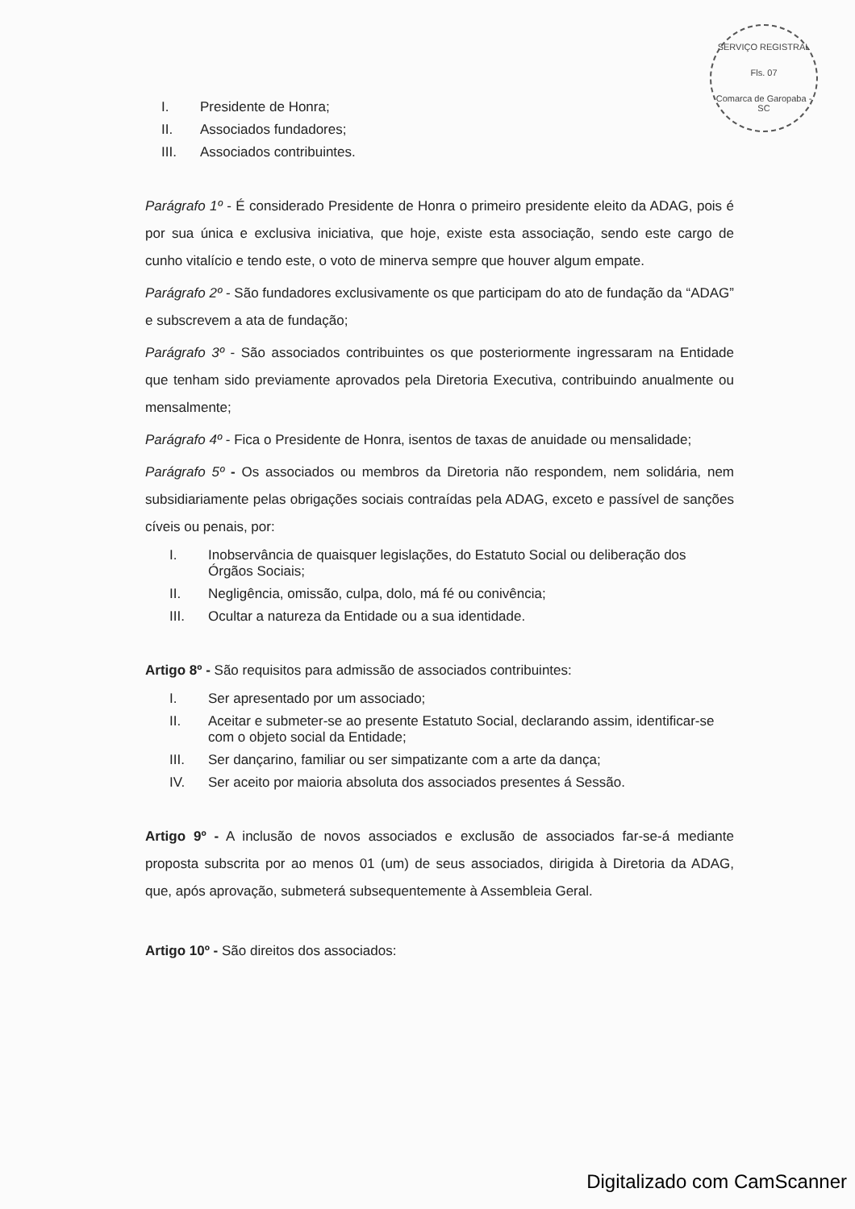SERVIÇO REGISTRAL
Fls. 07
Comarca de Garopaba - SC
I. Presidente de Honra;
II. Associados fundadores;
III. Associados contribuintes.
Parágrafo 1º - É considerado Presidente de Honra o primeiro presidente eleito da ADAG, pois é por sua única e exclusiva iniciativa, que hoje, existe esta associação, sendo este cargo de cunho vitalício e tendo este, o voto de minerva sempre que houver algum empate.
Parágrafo 2º - São fundadores exclusivamente os que participam do ato de fundação da “ADAG” e subscrevem a ata de fundação;
Parágrafo 3º - São associados contribuintes os que posteriormente ingressaram na Entidade que tenham sido previamente aprovados pela Diretoria Executiva, contribuindo anualmente ou mensalmente;
Parágrafo 4º - Fica o Presidente de Honra, isentos de taxas de anuidade ou mensalidade;
Parágrafo 5º - Os associados ou membros da Diretoria não respondem, nem solidária, nem subsidiariamente pelas obrigações sociais contraídas pela ADAG, exceto e passível de sanções cíveis ou penais, por:
I. Inobservância de quaisquer legislações, do Estatuto Social ou deliberação dos Órgãos Sociais;
II. Negligência, omissão, culpa, dolo, má fé ou conivência;
III. Ocultar a natureza da Entidade ou a sua identidade.
Artigo 8º - São requisitos para admissão de associados contribuintes:
I. Ser apresentado por um associado;
II. Aceitar e submeter-se ao presente Estatuto Social, declarando assim, identificar-se com o objeto social da Entidade;
III. Ser dançarino, familiar ou ser simpatizante com a arte da dança;
IV. Ser aceito por maioria absoluta dos associados presentes á Sessão.
Artigo 9º - A inclusão de novos associados e exclusão de associados far-se-á mediante proposta subscrita por ao menos 01 (um) de seus associados, dirigida à Diretoria da ADAG, que, após aprovação, submeterá subsequentemente à Assembleia Geral.
Artigo 10º - São direitos dos associados:
Digitalizado com CamScanner